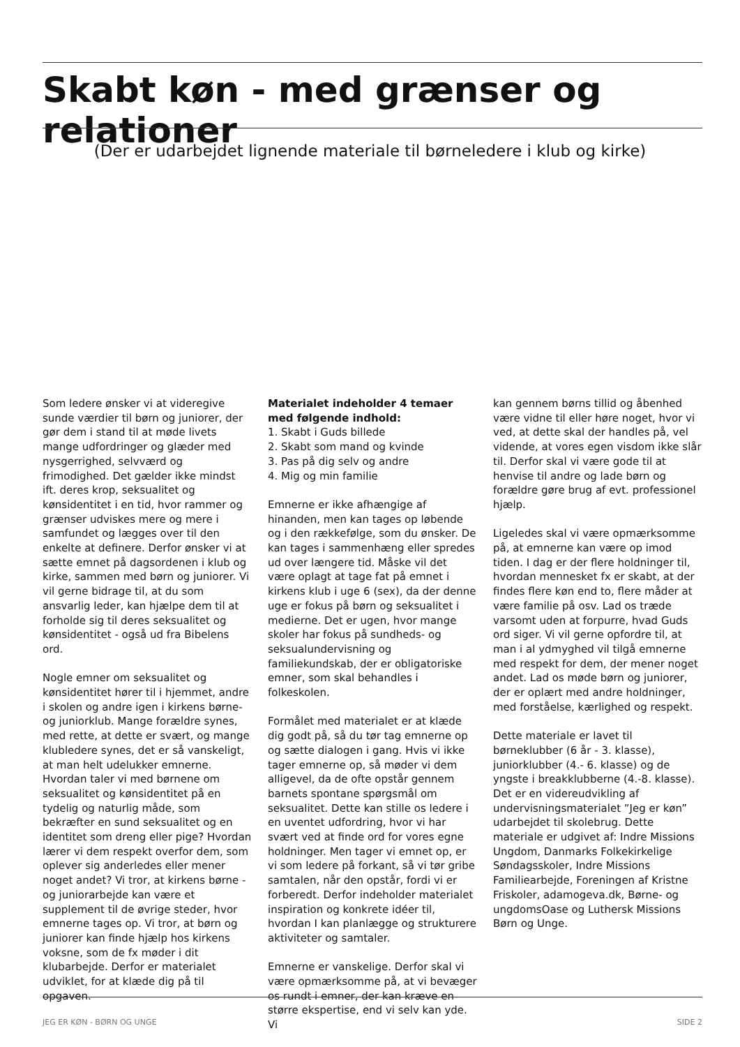Skabt køn - med grænser og relationer
(Der er udarbejdet lignende materiale til børneledere i klub og kirke)
Som ledere ønsker vi at videregive sunde værdier til børn og juniorer, der gør dem i stand til at møde livets mange udfordringer og glæder med nysgerrighed, selvværd og frimodighed. Det gælder ikke mindst ift. deres krop, seksualitet og kønsidentitet i en tid, hvor rammer og grænser udviskes mere og mere i samfundet og lægges over til den enkelte at definere. Derfor ønsker vi at sætte emnet på dagsordenen i klub og kirke, sammen med børn og juniorer. Vi vil gerne bidrage til, at du som ansvarlig leder, kan hjælpe dem til at forholde sig til deres seksualitet og kønsidentitet - også ud fra Bibelens ord.
Nogle emner om seksualitet og kønsidentitet hører til i hjemmet, andre i skolen og andre igen i kirkens børne- og juniorklub. Mange forældre synes, med rette, at dette er svært, og mange klubledere synes, det er så vanskeligt, at man helt udelukker emnerne. Hvordan taler vi med børnene om seksualitet og kønsidentitet på en tydelig og naturlig måde, som bekræfter en sund seksualitet og en identitet som dreng eller pige? Hvordan lærer vi dem respekt overfor dem, som oplever sig anderledes eller mener noget andet? Vi tror, at kirkens børne - og juniorarbejde kan være et supplement til de øvrige steder, hvor emnerne tages op. Vi tror, at børn og juniorer kan finde hjælp hos kirkens voksne, som de fx møder i dit klubarbejde. Derfor er materialet udviklet, for at klæde dig på til opgaven.
Materialet indeholder 4 temaer med følgende indhold:
1. Skabt i Guds billede
2. Skabt som mand og kvinde
3. Pas på dig selv og andre
4. Mig og min familie
Emnerne er ikke afhængige af hinanden, men kan tages op løbende og i den rækkefølge, som du ønsker. De kan tages i sammenhæng eller spredes ud over længere tid. Måske vil det være oplagt at tage fat på emnet i kirkens klub i uge 6 (sex), da der denne uge er fokus på børn og seksualitet i medierne. Det er ugen, hvor mange skoler har fokus på sundheds- og seksualundervisning og familiekundskab, der er obligatoriske emner, som skal behandles i folkeskolen.
Formålet med materialet er at klæde dig godt på, så du tør tag emnerne op og sætte dialogen i gang. Hvis vi ikke tager emnerne op, så møder vi dem alligevel, da de ofte opstår gennem barnets spontane spørgsmål om seksualitet. Dette kan stille os ledere i en uventet udfordring, hvor vi har svært ved at finde ord for vores egne holdninger. Men tager vi emnet op, er vi som ledere på forkant, så vi tør gribe samtalen, når den opstår, fordi vi er forberedt. Derfor indeholder materialet inspiration og konkrete idéer til, hvordan I kan planlægge og strukturere aktiviteter og samtaler.
Emnerne er vanskelige. Derfor skal vi være opmærksomme på, at vi bevæger os rundt i emner, der kan kræve en større ekspertise, end vi selv kan yde. Vi
kan gennem børns tillid og åbenhed være vidne til eller høre noget, hvor vi ved, at dette skal der handles på, vel vidende, at vores egen visdom ikke slår til. Derfor skal vi være gode til at henvise til andre og lade børn og forældre gøre brug af evt. professionel hjælp.
Ligeledes skal vi være opmærksomme på, at emnerne kan være op imod tiden. I dag er der flere holdninger til, hvordan mennesket fx er skabt, at der findes flere køn end to, flere måder at være familie på osv. Lad os træde varsomt uden at forpurre, hvad Guds ord siger. Vi vil gerne opfordre til, at man i al ydmyghed vil tilgå emnerne med respekt for dem, der mener noget andet. Lad os møde børn og juniorer, der er oplært med andre holdninger, med forståelse, kærlighed og respekt.
Dette materiale er lavet til børneklubber (6 år - 3. klasse), juniorklubber (4.- 6. klasse) og de yngste i breakklubberne (4.-8. klasse). Det er en videreudvikling af undervisningsmaterialet ”Jeg er køn” udarbejdet til skolebrug. Dette materiale er udgivet af: Indre Missions Ungdom, Danmarks Folkekirkelige Søndagsskoler, Indre Missions Familiearbejde, Foreningen af Kristne Friskoler, adamogeva.dk, Børne- og ungdomsOase og Luthersk Missions Børn og Unge.
JEG ER KØN - BØRN OG UNGE SIDE 2